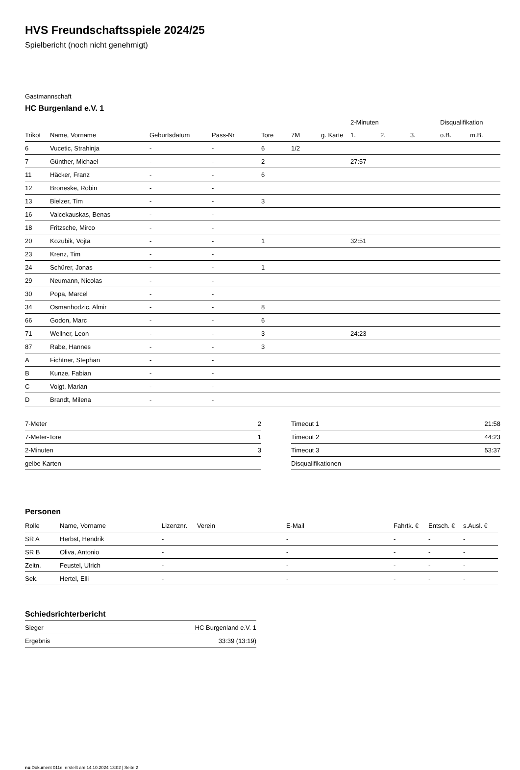HVS Freundschaftsspiele 2024/25
Spielbericht (noch nicht genehmigt)
Gastmannschaft
HC Burgenland e.V. 1
| | | | | | | | 2-Minuten | | | Disqualifikation | |
| --- | --- | --- | --- | --- | --- | --- | --- | --- | --- | --- | --- |
| Trikot | Name, Vorname | Geburtsdatum | Pass-Nr | Tore | 7M | g. Karte | 1. | 2. | 3. | o.B. | m.B. |
| 6 | Vucetic, Strahinja | - | - | 6 | 1/2 | | | | | | |
| 7 | Günther, Michael | - | - | 2 | | | 27:57 | | | | |
| 11 | Häcker, Franz | - | - | 6 | | | | | | | |
| 12 | Broneske, Robin | - | - | | | | | | | | |
| 13 | Bielzer, Tim | - | - | 3 | | | | | | | |
| 16 | Vaicekauskas, Benas | - | - | | | | | | | | |
| 18 | Fritzsche, Mirco | - | - | | | | | | | | |
| 20 | Kozubik, Vojta | - | - | 1 | | | 32:51 | | | | |
| 23 | Krenz, Tim | - | - | | | | | | | | |
| 24 | Schürer, Jonas | - | - | 1 | | | | | | | |
| 29 | Neumann, Nicolas | - | - | | | | | | | | |
| 30 | Popa, Marcel | - | - | | | | | | | | |
| 34 | Osmanhodzic, Almir | - | - | 8 | | | | | | | |
| 66 | Godon, Marc | - | - | 6 | | | | | | | |
| 71 | Wellner, Leon | - | - | 3 | | | 24:23 | | | | |
| 87 | Rabe, Hannes | - | - | 3 | | | | | | | |
| A | Fichtner, Stephan | - | - | | | | | | | | |
| B | Kunze, Fabian | - | - | | | | | | | | |
| C | Voigt, Marian | - | - | | | | | | | | |
| D | Brandt, Milena | - | - | | | | | | | | |
| 7-Meter | 2 |
| 7-Meter-Tore | 1 |
| 2-Minuten | 3 |
| gelbe Karten | |
| Timeout 1 | 21:58 |
| Timeout 2 | 44:23 |
| Timeout 3 | 53:37 |
| Disqualifikationen | |
Personen
| Rolle | Name, Vorname | Lizenznr. | Verein | E-Mail | Fahrtk. € | Entsch. € | s.Ausl. € |
| --- | --- | --- | --- | --- | --- | --- | --- |
| SR A | Herbst, Hendrik | - | | - | - | - | - |
| SR B | Oliva, Antonio | - | | - | - | - | - |
| Zeitn. | Feustel, Ulrich | - | | - | - | - | - |
| Sek. | Hertel, Elli | - | | - | - | - | - |
Schiedsrichterbericht
| Sieger | HC Burgenland e.V. 1 |
| Ergebnis | 33:39 (13:19) |
nu.Dokument 011e, erstellt am 14.10.2024 13:02 | Seite 2